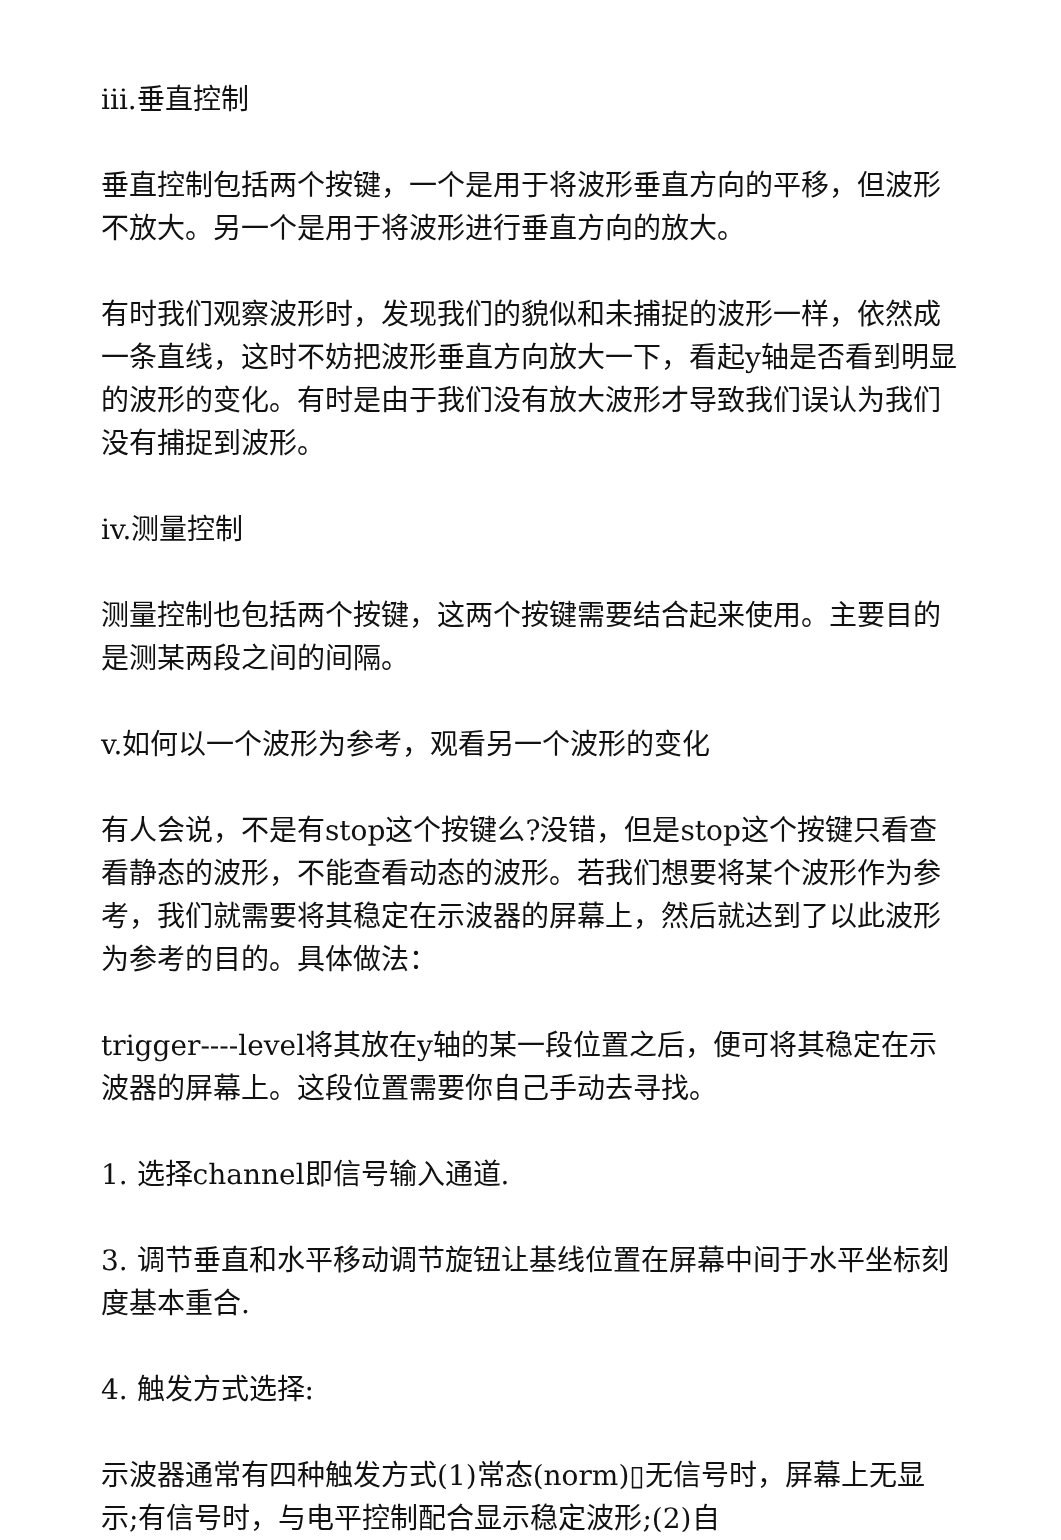iii.垂直控制
垂直控制包括两个按键，一个是用于将波形垂直方向的平移，但波形不放大。另一个是用于将波形进行垂直方向的放大。
有时我们观察波形时，发现我们的貌似和未捕捉的波形一样，依然成一条直线，这时不妨把波形垂直方向放大一下，看起y轴是否看到明显的波形的变化。有时是由于我们没有放大波形才导致我们误认为我们没有捕捉到波形。
iv.测量控制
测量控制也包括两个按键，这两个按键需要结合起来使用。主要目的是测某两段之间的间隔。
v.如何以一个波形为参考，观看另一个波形的变化
有人会说，不是有stop这个按键么?没错，但是stop这个按键只看查看静态的波形，不能查看动态的波形。若我们想要将某个波形作为参考，我们就需要将其稳定在示波器的屏幕上，然后就达到了以此波形为参考的目的。具体做法：
trigger----level将其放在y轴的某一段位置之后，便可将其稳定在示波器的屏幕上。这段位置需要你自己手动去寻找。
1. 选择channel即信号输入通道.
3. 调节垂直和水平移动调节旋钮让基线位置在屏幕中间于水平坐标刻度基本重合.
4. 触发方式选择:
示波器通常有四种触发方式(1)常态(norm)▯无信号时，屏幕上无显示;有信号时，与电平控制配合显示稳定波形;(2)自